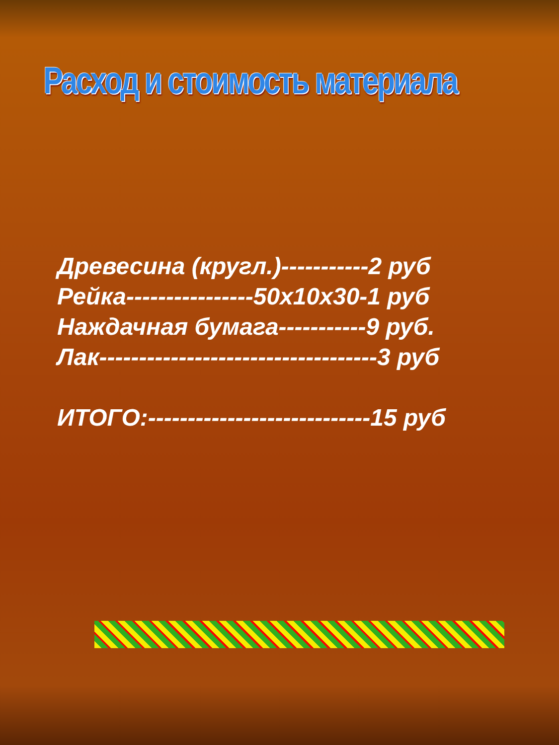Расход и стоимость материала
Древесина (кругл.)-----------2 руб
Рейка----------------50х10х30-1 руб
Наждачная бумага-----------9 руб.
Лак-----------------------------------3 руб
ИТОГО:----------------------------15 руб